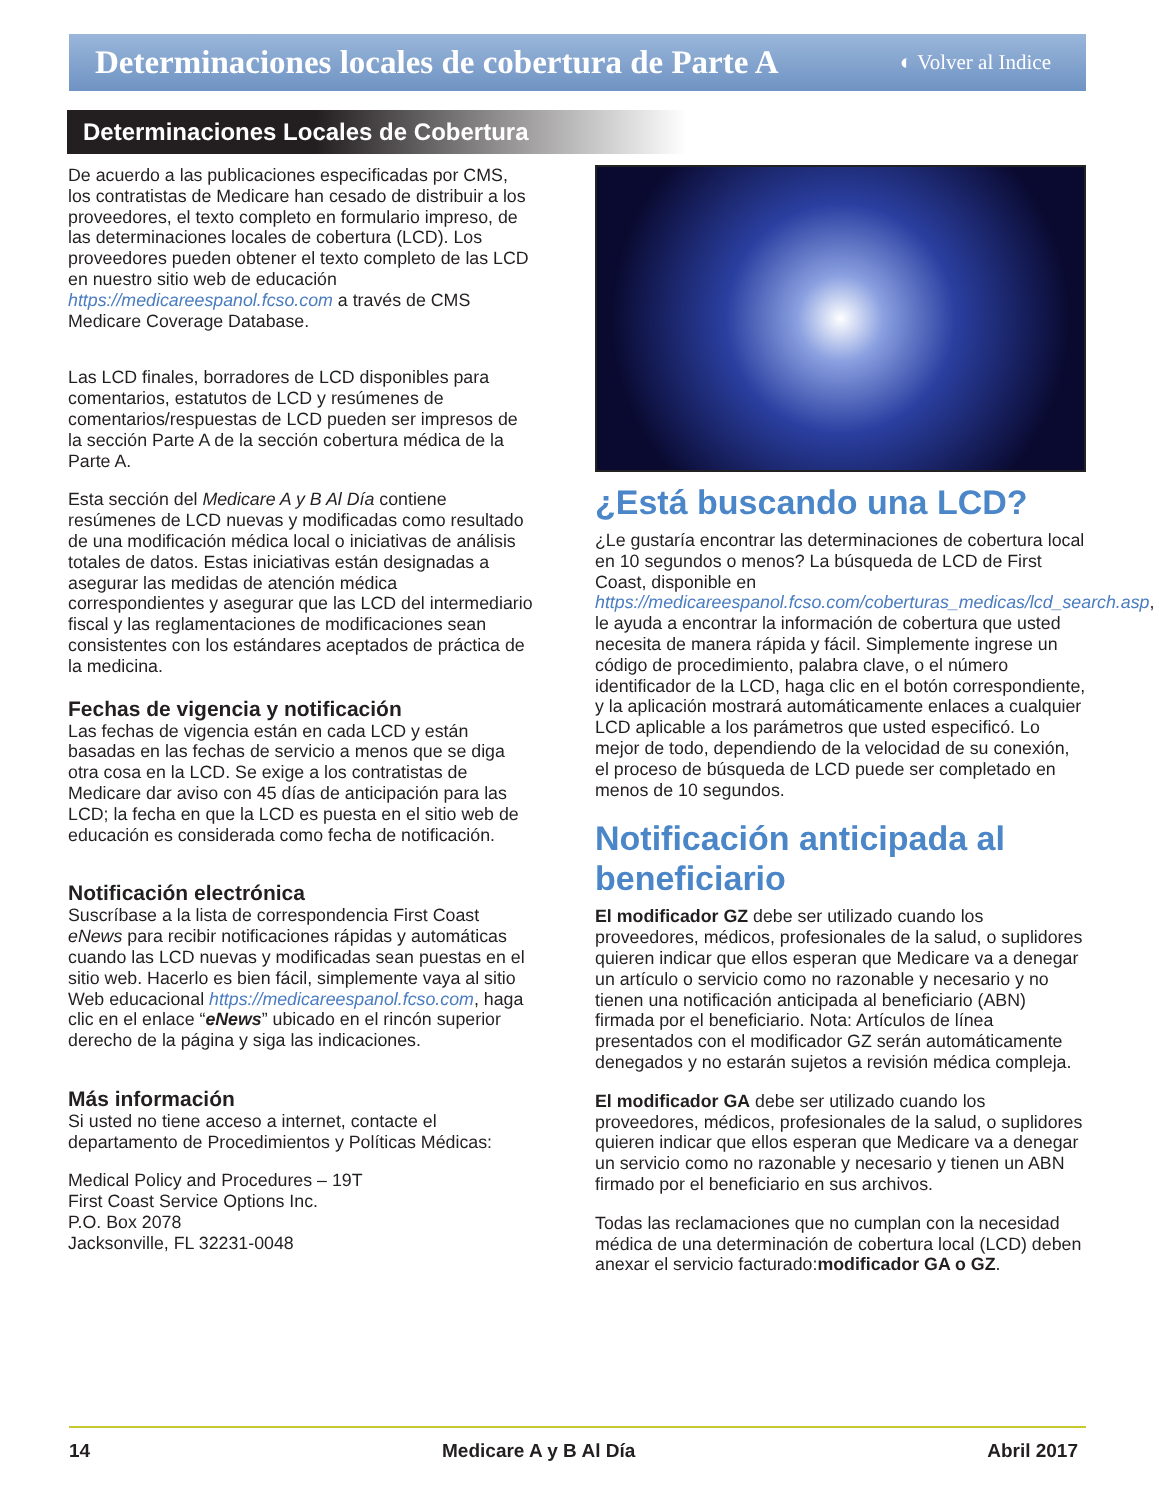Determinaciones locales de cobertura de Parte A
◐ Volver al Indice
Determinaciones Locales de Cobertura
De acuerdo a las publicaciones especificadas por CMS, los contratistas de Medicare han cesado de distribuir a los proveedores, el texto completo en formulario impreso, de las determinaciones locales de cobertura (LCD). Los proveedores pueden obtener el texto completo de las LCD en nuestro sitio web de educación https://medicareespanol.fcso.com a través de CMS Medicare Coverage Database.
Las LCD finales, borradores de LCD disponibles para comentarios, estatutos de LCD y resúmenes de comentarios/respuestas de LCD pueden ser impresos de la sección Parte A de la sección cobertura médica de la Parte A.
Esta sección del Medicare A y B Al Día contiene resúmenes de LCD nuevas y modificadas como resultado de una modificación médica local o iniciativas de análisis totales de datos. Estas iniciativas están designadas a asegurar las medidas de atención médica correspondientes y asegurar que las LCD del intermediario fiscal y las reglamentaciones de modificaciones sean consistentes con los estándares aceptados de práctica de la medicina.
Fechas de vigencia y notificación
Las fechas de vigencia están en cada LCD y están basadas en las fechas de servicio a menos que se diga otra cosa en la LCD. Se exige a los contratistas de Medicare dar aviso con 45 días de anticipación para las LCD; la fecha en que la LCD es puesta en el sitio web de educación es considerada como fecha de notificación.
Notificación electrónica
Suscríbase a la lista de correspondencia First Coast eNews para recibir notificaciones rápidas y automáticas cuando las LCD nuevas y modificadas sean puestas en el sitio web. Hacerlo es bien fácil, simplemente vaya al sitio Web educacional https://medicareespanol.fcso.com, haga clic en el enlace “eNews” ubicado en el rincón superior derecho de la página y siga las indicaciones.
Más información
Si usted no tiene acceso a internet, contacte el departamento de Procedimientos y Políticas Médicas:
Medical Policy and Procedures – 19T
First Coast Service Options Inc.
P.O. Box 2078
Jacksonville, FL 32231-0048
¿Está buscando una LCD?
¿Le gustaría encontrar las determinaciones de cobertura local en 10 segundos o menos? La búsqueda de LCD de First Coast, disponible en https://medicareespanol.fcso.com/coberturas_medicas/lcd_search.asp, le ayuda a encontrar la información de cobertura que usted necesita de manera rápida y fácil. Simplemente ingrese un código de procedimiento, palabra clave, o el número identificador de la LCD, haga clic en el botón correspondiente, y la aplicación mostrará automáticamente enlaces a cualquier LCD aplicable a los parámetros que usted especificó. Lo mejor de todo, dependiendo de la velocidad de su conexión, el proceso de búsqueda de LCD puede ser completado en menos de 10 segundos.
Notificación anticipada al beneficiario
El modificador GZ debe ser utilizado cuando los proveedores, médicos, profesionales de la salud, o suplidores quieren indicar que ellos esperan que Medicare va a denegar un artículo o servicio como no razonable y necesario y no tienen una notificación anticipada al beneficiario (ABN) firmada por el beneficiario. Nota: Artículos de línea presentados con el modificador GZ serán automáticamente denegados y no estarán sujetos a revisión médica compleja.
El modificador GA debe ser utilizado cuando los proveedores, médicos, profesionales de la salud, o suplidores quieren indicar que ellos esperan que Medicare va a denegar un servicio como no razonable y necesario y tienen un ABN firmado por el beneficiario en sus archivos.
Todas las reclamaciones que no cumplan con la necesidad médica de una determinación de cobertura local (LCD) deben anexar el servicio facturado:modificador GA o GZ.
14 Medicare A y B Al Día Abril 2017